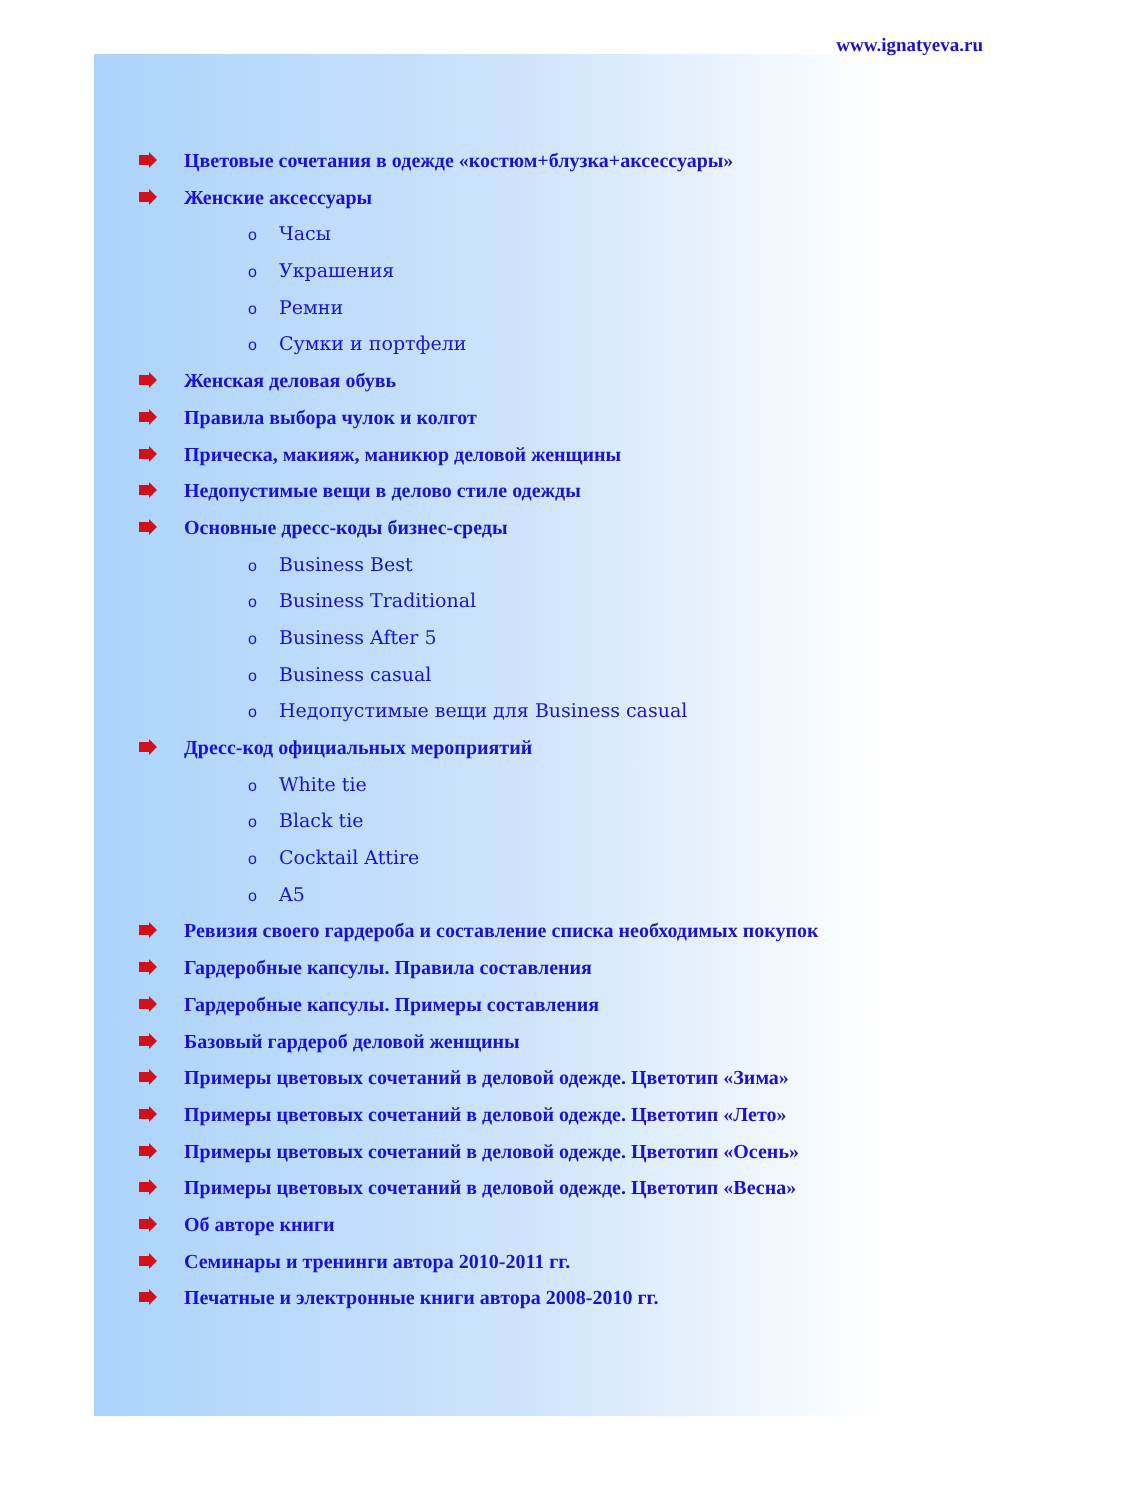www.ignatyeva.ru
Цветовые сочетания в одежде «костюм+блузка+аксессуары»
Женские аксессуары
o Часы
o Украшения
o Ремни
o Сумки и портфели
Женская деловая обувь
Правила выбора чулок и колгот
Прическа, макияж, маникюр деловой женщины
Недопустимые вещи в делово стиле одежды
Основные дресс-коды бизнес-среды
o Business Best
o Business Traditional
o Business After 5
o Business casual
o Недопустимые вещи для Business casual
Дресс-код официальных мероприятий
o White tie
o Black tie
o Cocktail Attire
o A5
Ревизия своего гардероба и составление списка необходимых покупок
Гардеробные капсулы. Правила составления
Гардеробные капсулы. Примеры составления
Базовый гардероб деловой женщины
Примеры цветовых сочетаний в деловой одежде. Цветотип «Зима»
Примеры цветовых сочетаний в деловой одежде. Цветотип «Лето»
Примеры цветовых сочетаний в деловой одежде. Цветотип «Осень»
Примеры цветовых сочетаний в деловой одежде. Цветотип «Весна»
Об авторе книги
Семинары и тренинги автора 2010-2011 гг.
Печатные и электронные книги автора 2008-2010 гг.